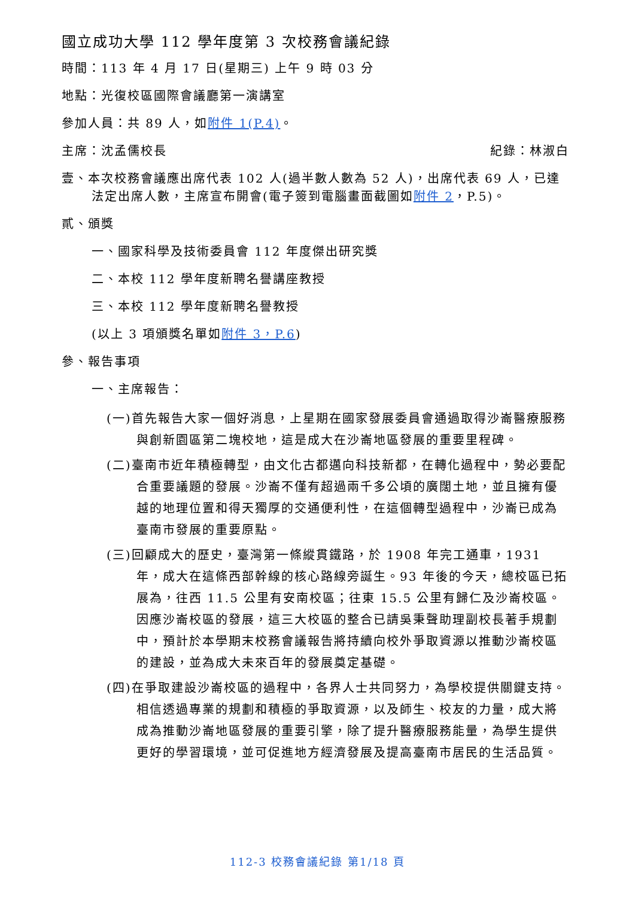國立成功大學 112 學年度第 3 次校務會議紀錄
時間：113 年 4 月 17 日(星期三) 上午 9 時 03 分
地點：光復校區國際會議廳第一演講室
參加人員：共 89 人，如附件 1(P.4)。
主席：沈孟儒校長 紀錄：林淑白
壹、本次校務會議應出席代表 102 人(過半數人數為 52 人)，出席代表 69 人，已達法定出席人數，主席宣布開會(電子簽到電腦畫面截圖如附件 2，P.5)。
貳、頒獎
一、國家科學及技術委員會 112 年度傑出研究獎
二、本校 112 學年度新聘名譽講座教授
三、本校 112 學年度新聘名譽教授
(以上 3 項頒獎名單如附件 3，P.6)
參、報告事項
一、主席報告：
(一)首先報告大家一個好消息，上星期在國家發展委員會通過取得沙崙醫療服務與創新園區第二塊校地，這是成大在沙崙地區發展的重要里程碑。
(二)臺南市近年積極轉型，由文化古都邁向科技新都，在轉化過程中，勢必要配合重要議題的發展。沙崙不僅有超過兩千多公頃的廣闊土地，並且擁有優越的地理位置和得天獨厚的交通便利性，在這個轉型過程中，沙崙已成為臺南市發展的重要原點。
(三)回顧成大的歷史，臺灣第一條縱貫鐵路，於 1908 年完工通車，1931 年，成大在這條西部幹線的核心路線旁誕生。93 年後的今天，總校區已拓展為，往西 11.5 公里有安南校區；往東 15.5 公里有歸仁及沙崙校區。因應沙崙校區的發展，這三大校區的整合已請吳秉聲助理副校長著手規劃中，預計於本學期末校務會議報告將持續向校外爭取資源以推動沙崙校區的建設，並為成大未來百年的發展奠定基礎。
(四)在爭取建設沙崙校區的過程中，各界人士共同努力，為學校提供關鍵支持。相信透過專業的規劃和積極的爭取資源，以及師生、校友的力量，成大將成為推動沙崙地區發展的重要引擎，除了提升醫療服務能量，為學生提供更好的學習環境，並可促進地方經濟發展及提高臺南市居民的生活品質。
112-3 校務會議紀錄 第1/18 頁